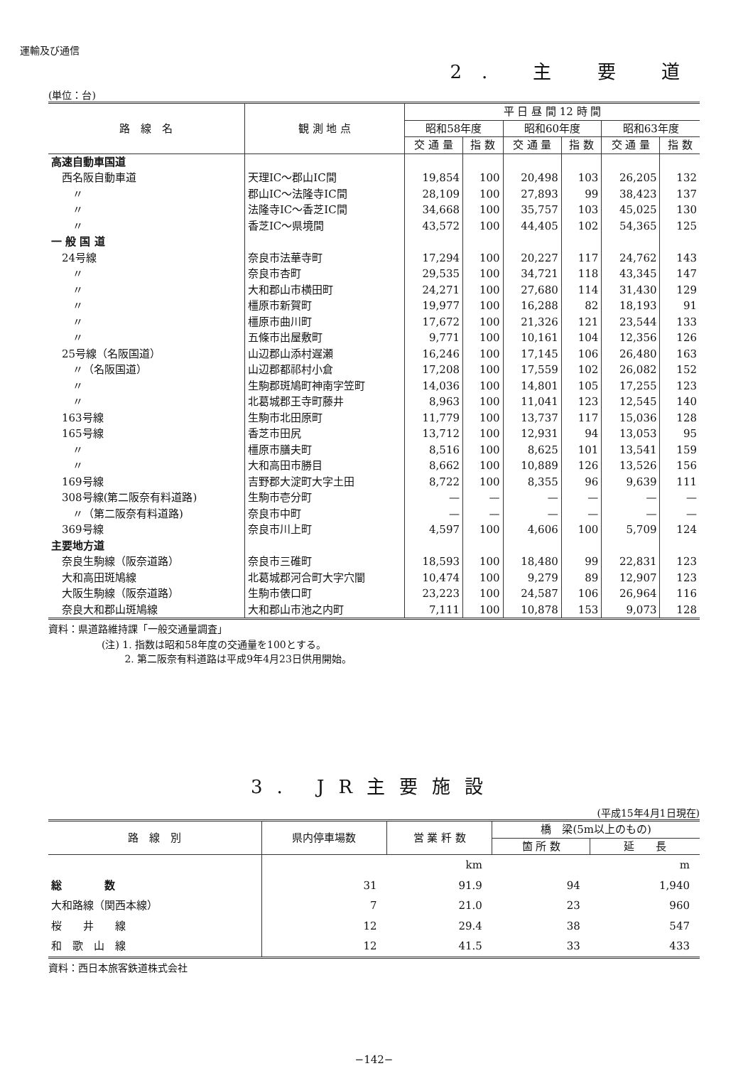運輸及び通信
2. 主 要 道
(単位：台)
| 路 線 名 | 観 測 地 点 | 平 日 昼 間 12 時 間 | | | | | |
| --- | --- | --- | --- | --- | --- | --- | --- |
| | | 昭和58年度 | | 昭和60年度 | | 昭和63年度 | |
| | | 交 通 量 | 指 数 | 交 通 量 | 指 数 | 交 通 量 | 指 数 |
| 高速自動車国道 | | | | | | | |
| 西名阪自動車道 | 天理IC～郡山IC間 | 19,854 | 100 | 20,498 | 103 | 26,205 | 132 |
| 〃 | 郡山IC～法隆寺IC間 | 28,109 | 100 | 27,893 | 99 | 38,423 | 137 |
| 〃 | 法隆寺IC～香芝IC間 | 34,668 | 100 | 35,757 | 103 | 45,025 | 130 |
| 〃 | 香芝IC～県境間 | 43,572 | 100 | 44,405 | 102 | 54,365 | 125 |
| 一 般 国 道 | | | | | | | |
| 24号線 | 奈良市法華寺町 | 17,294 | 100 | 20,227 | 117 | 24,762 | 143 |
| 〃 | 奈良市杏町 | 29,535 | 100 | 34,721 | 118 | 43,345 | 147 |
| 〃 | 大和郡山市横田町 | 24,271 | 100 | 27,680 | 114 | 31,430 | 129 |
| 〃 | 橿原市新賀町 | 19,977 | 100 | 16,288 | 82 | 18,193 | 91 |
| 〃 | 橿原市曲川町 | 17,672 | 100 | 21,326 | 121 | 23,544 | 133 |
| 〃 | 五條市出屋敷町 | 9,771 | 100 | 10,161 | 104 | 12,356 | 126 |
| 25号線（名阪国道） | 山辺郡山添村遅瀬 | 16,246 | 100 | 17,145 | 106 | 26,480 | 163 |
| 〃（名阪国道） | 山辺郡都祁村小倉 | 17,208 | 100 | 17,559 | 102 | 26,082 | 152 |
| 〃 | 生駒郡斑鳩町神南字笠町 | 14,036 | 100 | 14,801 | 105 | 17,255 | 123 |
| 〃 | 北葛城郡王寺町藤井 | 8,963 | 100 | 11,041 | 123 | 12,545 | 140 |
| 163号線 | 生駒市北田原町 | 11,779 | 100 | 13,737 | 117 | 15,036 | 128 |
| 165号線 | 香芝市田尻 | 13,712 | 100 | 12,931 | 94 | 13,053 | 95 |
| 〃 | 橿原市膳夫町 | 8,516 | 100 | 8,625 | 101 | 13,541 | 159 |
| 〃 | 大和高田市勝目 | 8,662 | 100 | 10,889 | 126 | 13,526 | 156 |
| 169号線 | 吉野郡大淀町大字土田 | 8,722 | 100 | 8,355 | 96 | 9,639 | 111 |
| 308号線(第二阪奈有料道路) | 生駒市壱分町 | — | — | — | — | — | — |
| 〃（第二阪奈有料道路) | 奈良市中町 | — | — | — | — | — | — |
| 369号線 | 奈良市川上町 | 4,597 | 100 | 4,606 | 100 | 5,709 | 124 |
| 主要地方道 | | | | | | | |
| 奈良生駒線（阪奈道路） | 奈良市三碓町 | 18,593 | 100 | 18,480 | 99 | 22,831 | 123 |
| 大和高田斑鳩線 | 北葛城郡河合町大字穴闇 | 10,474 | 100 | 9,279 | 89 | 12,907 | 123 |
| 大阪生駒線（阪奈道路） | 生駒市俵口町 | 23,223 | 100 | 24,587 | 106 | 26,964 | 116 |
| 奈良大和郡山斑鳩線 | 大和郡山市池之内町 | 7,111 | 100 | 10,878 | 153 | 9,073 | 128 |
資料：県道路維持課「一般交通量調査」
(注) 1. 指数は昭和58年度の交通量を100とする。
　　 2. 第二阪奈有料道路は平成9年4月23日供用開始。
3. JR主要施設
(平成15年4月1日現在)
| 路 線 別 | 県内停車場数 | 営 業 粁 数 | 橋 梁(5m以上のもの) | |
| --- | --- | --- | --- | --- |
| | | | 箇 所 数 | 延 長 |
| | | km | | m |
| 総 数 | 31 | 91.9 | 94 | 1,940 |
| 大和路線（関西本線） | 7 | 21.0 | 23 | 960 |
| 桜 井 線 | 12 | 29.4 | 38 | 547 |
| 和 歌 山 線 | 12 | 41.5 | 33 | 433 |
資料：西日本旅客鉄道株式会社
−142−